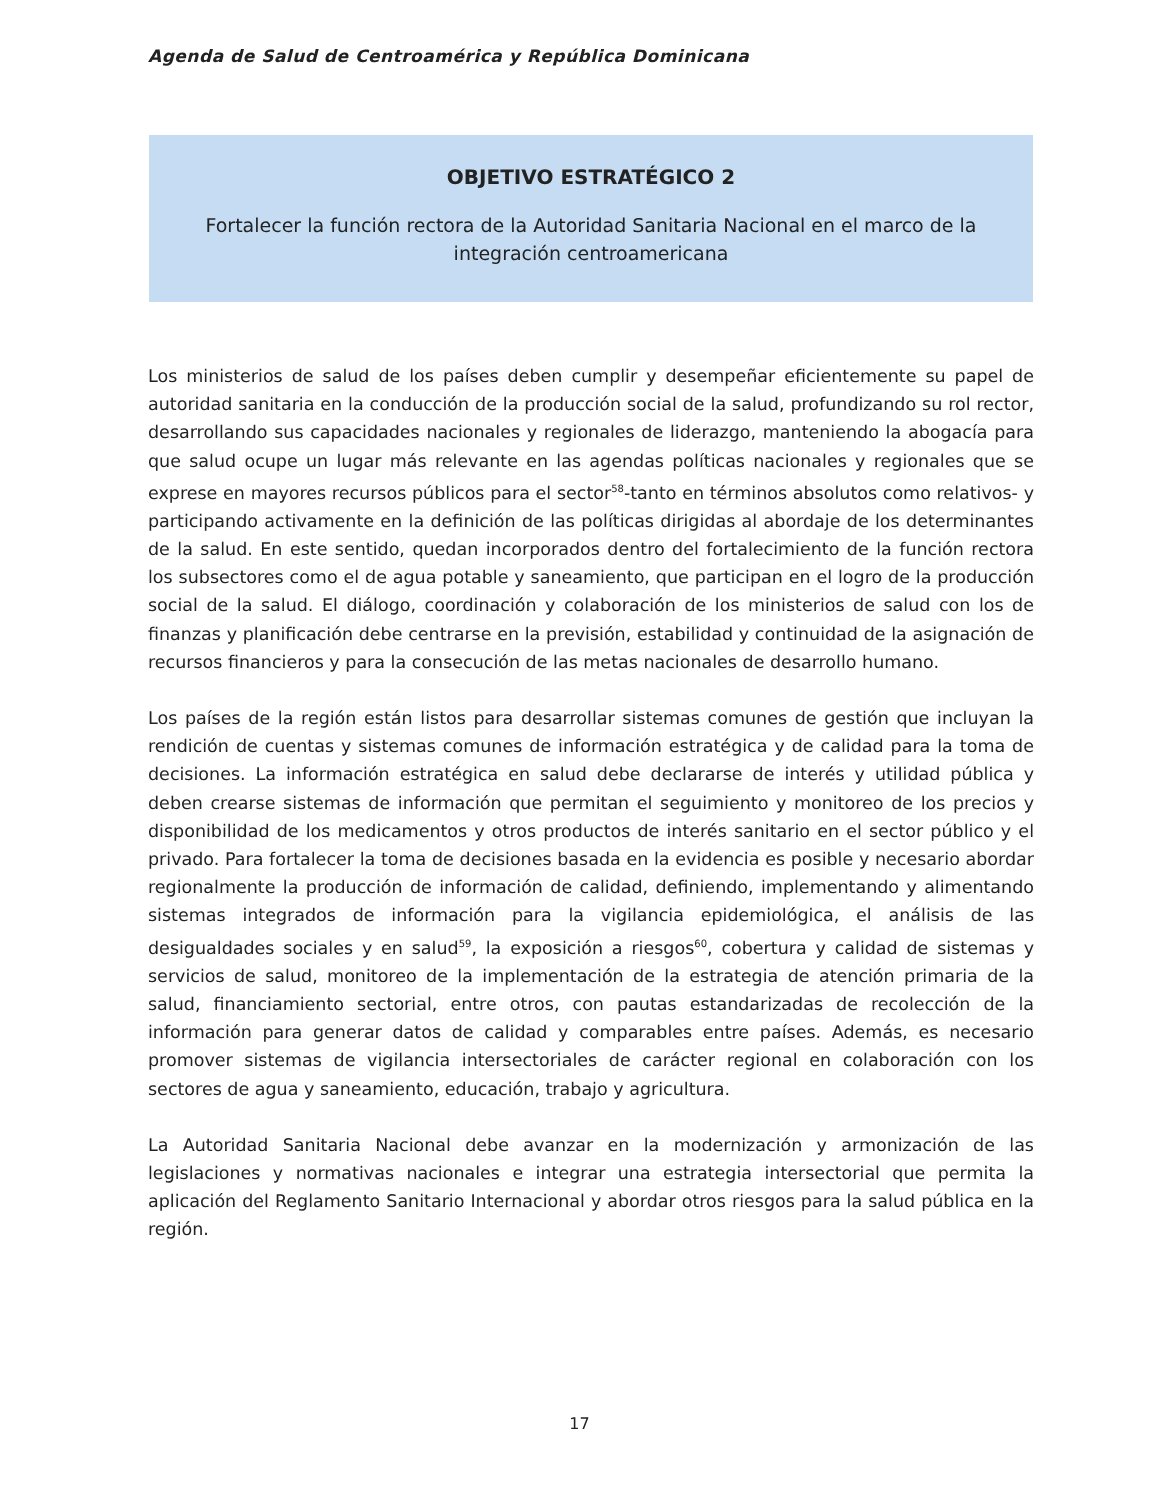Agenda de Salud de Centroamérica y República Dominicana
OBJETIVO ESTRATÉGICO 2
Fortalecer la función rectora de la Autoridad Sanitaria Nacional en el marco de la integración centroamericana
Los ministerios de salud de los países deben cumplir y desempeñar eficientemente su papel de autoridad sanitaria en la conducción de la producción social de la salud, profundizando su rol rector, desarrollando sus capacidades nacionales y regionales de liderazgo, manteniendo la abogacía para que salud ocupe un lugar más relevante en las agendas políticas nacionales y regionales que se exprese en mayores recursos públicos para el sector<sup>58</sup>-tanto en términos absolutos como relativos- y participando activamente en la definición de las políticas dirigidas al abordaje de los determinantes de la salud. En este sentido, quedan incorporados dentro del fortalecimiento de la función rectora los subsectores como el de agua potable y saneamiento, que participan en el logro de la producción social de la salud. El diálogo, coordinación y colaboración de los ministerios de salud con los de finanzas y planificación debe centrarse en la previsión, estabilidad y continuidad de la asignación de recursos financieros y para la consecución de las metas nacionales de desarrollo humano.
Los países de la región están listos para desarrollar sistemas comunes de gestión que incluyan la rendición de cuentas y sistemas comunes de información estratégica y de calidad para la toma de decisiones. La información estratégica en salud debe declararse de interés y utilidad pública y deben crearse sistemas de información que permitan el seguimiento y monitoreo de los precios y disponibilidad de los medicamentos y otros productos de interés sanitario en el sector público y el privado. Para fortalecer la toma de decisiones basada en la evidencia es posible y necesario abordar regionalmente la producción de información de calidad, definiendo, implementando y alimentando sistemas integrados de información para la vigilancia epidemiológica, el análisis de las desigualdades sociales y en salud<sup>59</sup>, la exposición a riesgos<sup>60</sup>, cobertura y calidad de sistemas y servicios de salud, monitoreo de la implementación de la estrategia de atención primaria de la salud, financiamiento sectorial, entre otros, con pautas estandarizadas de recolección de la información para generar datos de calidad y comparables entre países. Además, es necesario promover sistemas de vigilancia intersectoriales de carácter regional en colaboración con los sectores de agua y saneamiento, educación, trabajo y agricultura.
La Autoridad Sanitaria Nacional debe avanzar en la modernización y armonización de las legislaciones y normativas nacionales e integrar una estrategia intersectorial que permita la aplicación del Reglamento Sanitario Internacional y abordar otros riesgos para la salud pública en la región.
17